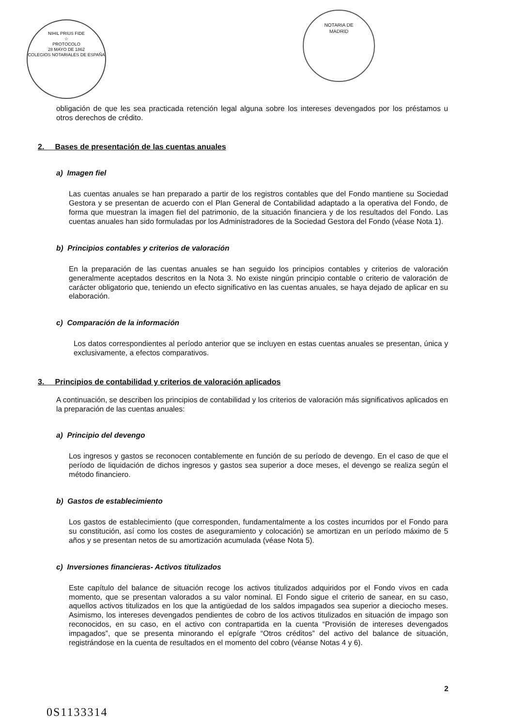NIHIL PRIUS FIDE
☆
PROTOCOLO
28 MAYO DE 1862
COLEGIOS NOTARIALES DE ESPAÑA
NOTARIA DE
MADRID
obligación de que les sea practicada retención legal alguna sobre los intereses devengados por los préstamos u otros derechos de crédito.
2. Bases de presentación de las cuentas anuales
a) Imagen fiel
Las cuentas anuales se han preparado a partir de los registros contables que del Fondo mantiene su Sociedad Gestora y se presentan de acuerdo con el Plan General de Contabilidad adaptado a la operativa del Fondo, de forma que muestran la imagen fiel del patrimonio, de la situación financiera y de los resultados del Fondo. Las cuentas anuales han sido formuladas por los Administradores de la Sociedad Gestora del Fondo (véase Nota 1).
b) Principios contables y criterios de valoración
En la preparación de las cuentas anuales se han seguido los principios contables y criterios de valoración generalmente aceptados descritos en la Nota 3. No existe ningún principio contable o criterio de valoración de carácter obligatorio que, teniendo un efecto significativo en las cuentas anuales, se haya dejado de aplicar en su elaboración.
c) Comparación de la información
Los datos correspondientes al período anterior que se incluyen en estas cuentas anuales se presentan, única y exclusivamente, a efectos comparativos.
3. Principios de contabilidad y criterios de valoración aplicados
A continuación, se describen los principios de contabilidad y los criterios de valoración más significativos aplicados en la preparación de las cuentas anuales:
a) Principio del devengo
Los ingresos y gastos se reconocen contablemente en función de su período de devengo. En el caso de que el período de liquidación de dichos ingresos y gastos sea superior a doce meses, el devengo se realiza según el método financiero.
b) Gastos de establecimiento
Los gastos de establecimiento (que corresponden, fundamentalmente a los costes incurridos por el Fondo para su constitución, así como los costes de aseguramiento y colocación) se amortizan en un período máximo de 5 años y se presentan netos de su amortización acumulada (véase Nota 5).
c) Inversiones financieras- Activos titulizados
Este capítulo del balance de situación recoge los activos titulizados adquiridos por el Fondo vivos en cada momento, que se presentan valorados a su valor nominal. El Fondo sigue el criterio de sanear, en su caso, aquellos activos titulizados en los que la antigüedad de los saldos impagados sea superior a dieciocho meses. Asimismo, los intereses devengados pendientes de cobro de los activos titulizados en situación de impago son reconocidos, en su caso, en el activo con contrapartida en la cuenta “Provisión de intereses devengados impagados”, que se presenta minorando el epígrafe “Otros créditos” del activo del balance de situación, registrándose en la cuenta de resultados en el momento del cobro (véanse Notas 4 y 6).
2
0S1133314